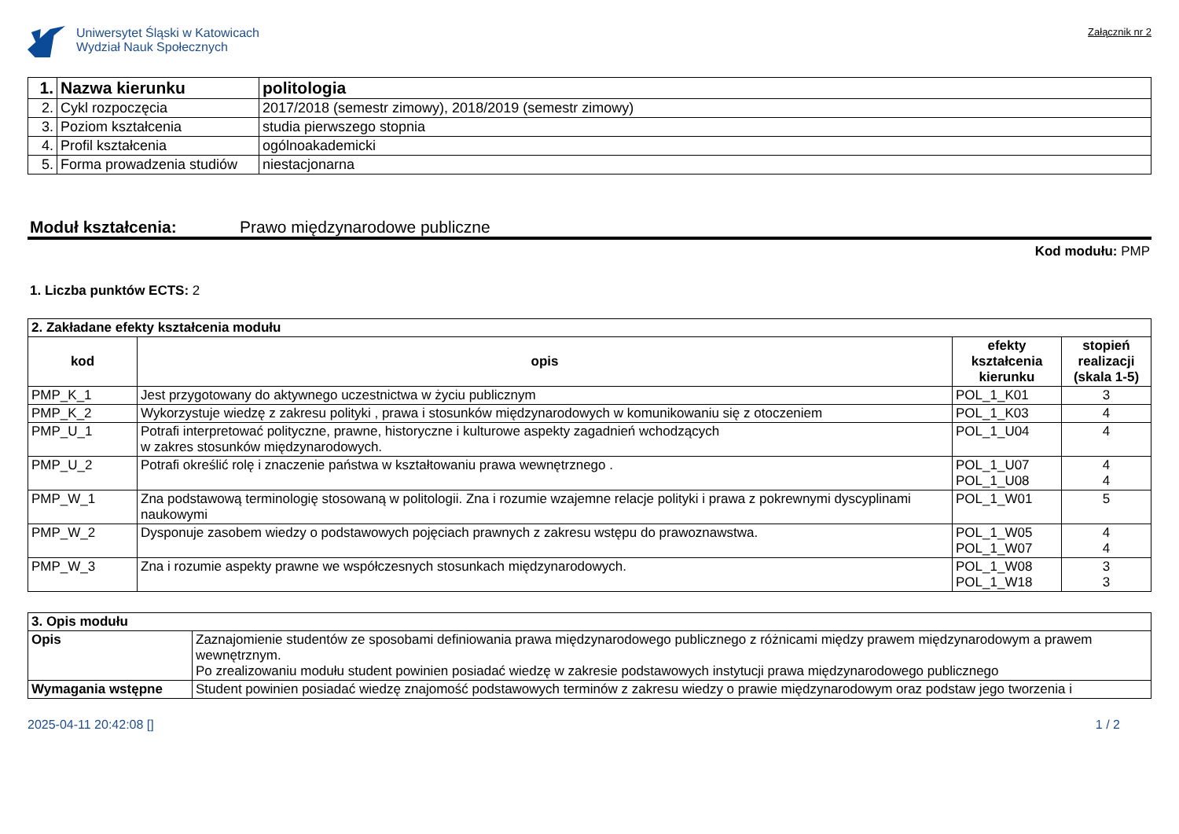Uniwersytet Śląski w Katowicach
Wydział Nauk Społecznych
Załącznik nr 2
| 1. | Nazwa kierunku | politologia |
| 2. | Cykl rozpoczęcia | 2017/2018 (semestr zimowy), 2018/2019 (semestr zimowy) |
| 3. | Poziom kształcenia | studia pierwszego stopnia |
| 4. | Profil kształcenia | ogólnoakademicki |
| 5. | Forma prowadzenia studiów | niestacjonarna |
Moduł kształcenia: Prawo międzynarodowe publiczne
Kod modułu: PMP
1. Liczba punktów ECTS: 2
| 2. Zakładane efekty kształcenia modułu | | | |
| --- | --- | --- | --- |
| kod | opis | efekty kształcenia kierunku | stopień realizacji (skala 1-5) |
| PMP_K_1 | Jest przygotowany do aktywnego uczestnictwa w życiu publicznym | POL_1_K01 | 3 |
| PMP_K_2 | Wykorzystuje wiedzę z zakresu polityki , prawa i stosunków międzynarodowych w komunikowaniu się z otoczeniem | POL_1_K03 | 4 |
| PMP_U_1 | Potrafi interpretować polityczne, prawne, historyczne i kulturowe aspekty zagadnień wchodzących w zakres stosunków międzynarodowych. | POL_1_U04 | 4 |
| PMP_U_2 | Potrafi określić rolę i znaczenie państwa w kształtowaniu prawa wewnętrznego . | POL_1_U07 POL_1_U08 | 4 4 |
| PMP_W_1 | Zna podstawową terminologię stosowaną w politologii. Zna i rozumie wzajemne relacje polityki i prawa z pokrewnymi dyscyplinami naukowymi | POL_1_W01 | 5 |
| PMP_W_2 | Dysponuje zasobem wiedzy o podstawowych pojęciach prawnych z zakresu wstępu do prawoznawstwa. | POL_1_W05 POL_1_W07 | 4 4 |
| PMP_W_3 | Zna i rozumie aspekty prawne we współczesnych stosunkach międzynarodowych. | POL_1_W08 POL_1_W18 | 3 3 |
| 3. Opis modułu | |
| --- | --- |
| Opis | Zaznajomienie studentów ze sposobami definiowania prawa międzynarodowego publicznego z różnicami między prawem międzynarodowym a prawem wewnętrznym. Po zrealizowaniu modułu student powinien posiadać wiedzę w zakresie podstawowych instytucji prawa międzynarodowego publicznego |
| Wymagania wstępne | Student powinien posiadać wiedzę znajomość podstawowych terminów z zakresu wiedzy o prawie międzynarodowym oraz podstaw jego tworzenia i |
2025-04-11 20:42:08 [] 1 / 2